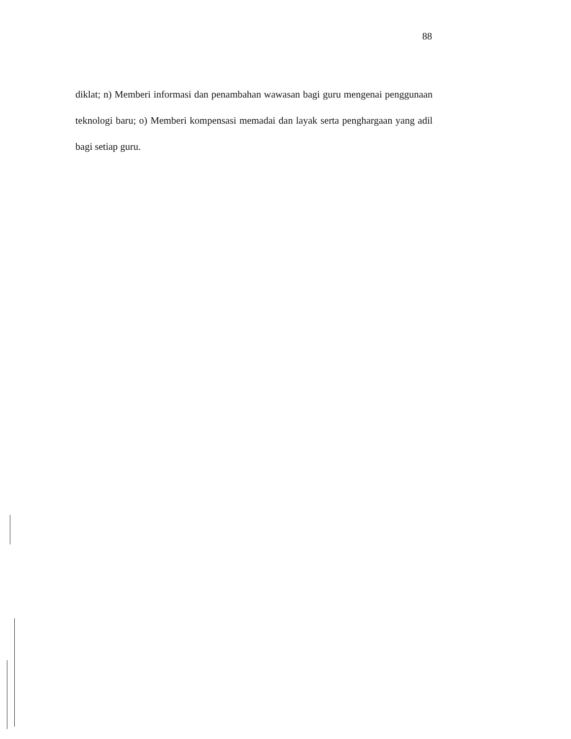88
diklat; n) Memberi informasi dan penambahan wawasan bagi guru mengenai penggunaan teknologi baru; o) Memberi kompensasi memadai dan layak serta penghargaan yang adil bagi setiap guru.